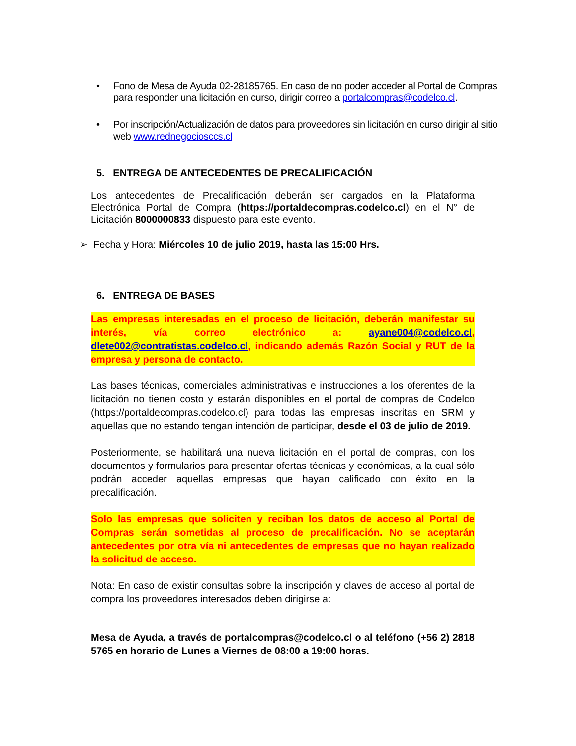• Fono de Mesa de Ayuda 02-28185765. En caso de no poder acceder al Portal de Compras para responder una licitación en curso, dirigir correo a portalcompras@codelco.cl.
• Por inscripción/Actualización de datos para proveedores sin licitación en curso dirigir al sitio web www.rednegociosccs.cl
5. ENTREGA DE ANTECEDENTES DE PRECALIFICACIÓN
Los antecedentes de Precalificación deberán ser cargados en la Plataforma Electrónica Portal de Compra (https://portaldecompras.codelco.cl) en el N° de Licitación 8000000833 dispuesto para este evento.
➢ Fecha y Hora: Miércoles 10 de julio 2019, hasta las 15:00 Hrs.
6. ENTREGA DE BASES
Las empresas interesadas en el proceso de licitación, deberán manifestar su interés, vía correo electrónico a: ayane004@codelco.cl, dlete002@contratistas.codelco.cl, indicando además Razón Social y RUT de la empresa y persona de contacto.
Las bases técnicas, comerciales administrativas e instrucciones a los oferentes de la licitación no tienen costo y estarán disponibles en el portal de compras de Codelco (https://portaldecompras.codelco.cl) para todas las empresas inscritas en SRM y aquellas que no estando tengan intención de participar, desde el 03 de julio de 2019.
Posteriormente, se habilitará una nueva licitación en el portal de compras, con los documentos y formularios para presentar ofertas técnicas y económicas, a la cual sólo podrán acceder aquellas empresas que hayan calificado con éxito en la precalificación.
Solo las empresas que soliciten y reciban los datos de acceso al Portal de Compras serán sometidas al proceso de precalificación. No se aceptarán antecedentes por otra vía ni antecedentes de empresas que no hayan realizado la solicitud de acceso.
Nota: En caso de existir consultas sobre la inscripción y claves de acceso al portal de compra los proveedores interesados deben dirigirse a:
Mesa de Ayuda, a través de portalcompras@codelco.cl o al teléfono (+56 2) 2818 5765 en horario de Lunes a Viernes de 08:00 a 19:00 horas.